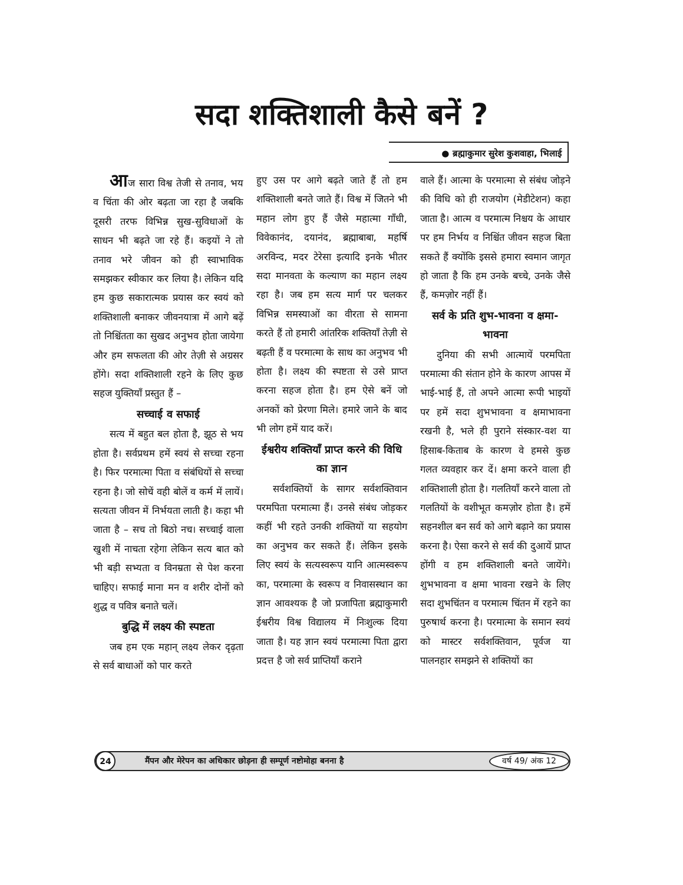सदा शक्तिशाली कैसे बनें ?
● ब्रह्माकुमार सुरेश कुशवाहा, भिलाई
आज सारा विश्व तेजी से तनाव, भय व चिंता की ओर बढ़ता जा रहा है जबकि दूसरी तरफ विभिन्न सुख-सुविधाओं के साधन भी बढ़ते जा रहे हैं। कइयों ने तो तनाव भरे जीवन को ही स्वाभाविक समझकर स्वीकार कर लिया है। लेकिन यदि हम कुछ सकारात्मक प्रयास कर स्वयं को शक्तिशाली बनाकर जीवनयात्रा में आगे बढ़ें तो निश्चिंतता का सुखद अनुभव होता जायेगा और हम सफलता की ओर तेज़ी से अग्रसर होंगे। सदा शक्तिशाली रहने के लिए कुछ सहज युक्तियाँ प्रस्तुत हैं –
सच्चाई व सफाई
सत्य में बहुत बल होता है, झूठ से भय होता है। सर्वप्रथम हमें स्वयं से सच्चा रहना है। फिर परमात्मा पिता व संबंधियों से सच्चा रहना है। जो सोचें वही बोलें व कर्म में लायें। सत्यता जीवन में निर्भयता लाती है। कहा भी जाता है – सच तो बिठो नच। सच्चाई वाला खुशी में नाचता रहेगा लेकिन सत्य बात को भी बड़ी सभ्यता व विनम्रता से पेश करना चाहिए। सफाई माना मन व शरीर दोनों को शुद्ध व पवित्र बनाते चलें।
बुद्धि में लक्ष्य की स्पष्टता
जब हम एक महान् लक्ष्य लेकर दृढ़ता से सर्व बाधाओं को पार करते
हुए उस पर आगे बढ़ते जाते हैं तो हम शक्तिशाली बनते जाते हैं। विश्व में जितने भी महान लोग हुए हैं जैसे महात्मा गाँधी, विवेकानंद, दयानंद, ब्रह्माबाबा, महर्षि अरविन्द, मदर टेरेसा इत्यादि इनके भीतर सदा मानवता के कल्याण का महान लक्ष्य रहा है। जब हम सत्य मार्ग पर चलकर विभिन्न समस्याओं का वीरता से सामना करते हैं तो हमारी आंतरिक शक्तियाँ तेज़ी से बढ़ती हैं व परमात्मा के साथ का अनुभव भी होता है। लक्ष्य की स्पष्टता से उसे प्राप्त करना सहज होता है। हम ऐसे बनें जो अनकों को प्रेरणा मिले। हमारे जाने के बाद भी लोग हमें याद करें।
ईश्वरीय शक्तियाँ प्राप्त करने की विधि का ज्ञान
सर्वशक्तियों के सागर सर्वशक्तिवान परमपिता परमात्मा हैं। उनसे संबंध जोड़कर कहीं भी रहते उनकी शक्तियों या सहयोग का अनुभव कर सकते हैं। लेकिन इसके लिए स्वयं के सत्यस्वरूप यानि आत्मस्वरूप का, परमात्मा के स्वरूप व निवासस्थान का ज्ञान आवश्यक है जो प्रजापिता ब्रह्माकुमारी ईश्वरीय विश्व विद्यालय में निःशुल्क दिया जाता है। यह ज्ञान स्वयं परमात्मा पिता द्वारा प्रदत्त है जो सर्व प्राप्तियाँ कराने
वाले हैं। आत्मा के परमात्मा से संबंध जोड़ने की विधि को ही राजयोग (मेडीटेशन) कहा जाता है। आत्म व परमात्म निश्चय के आधार पर हम निर्भय व निश्चिंत जीवन सहज बिता सकते हैं क्योंकि इससे हमारा स्वमान जागृत हो जाता है कि हम उनके बच्चे, उनके जैसे हैं, कमज़ोर नहीं हैं।
सर्व के प्रति शुभ-भावना व क्षमा-भावना
दुनिया की सभी आत्मायें परमपिता परमात्मा की संतान होने के कारण आपस में भाई-भाई हैं, तो अपने आत्मा रूपी भाइयों पर हमें सदा शुभभावना व क्षमाभावना रखनी है, भले ही पुराने संस्कार-वश या हिसाब-किताब के कारण वे हमसे कुछ गलत व्यवहार कर दें। क्षमा करने वाला ही शक्तिशाली होता है। गलतियाँ करने वाला तो गलतियों के वशीभूत कमज़ोर होता है। हमें सहनशील बन सर्व को आगे बढ़ाने का प्रयास करना है। ऐसा करने से सर्व की दुआयें प्राप्त होंगी व हम शक्तिशाली बनते जायेंगे। शुभभावना व क्षमा भावना रखने के लिए सदा शुभचिंतन व परमात्म चिंतन में रहने का पुरुषार्थ करना है। परमात्मा के समान स्वयं को मास्टर सर्वशक्तिवान, पूर्वज या पालनहार समझने से शक्तियों का
24 मैंपन और मेरेपन का अधिकार छोड़ना ही सम्पूर्ण नष्टोमोहा बनना है वर्ष 49/ अंक 12